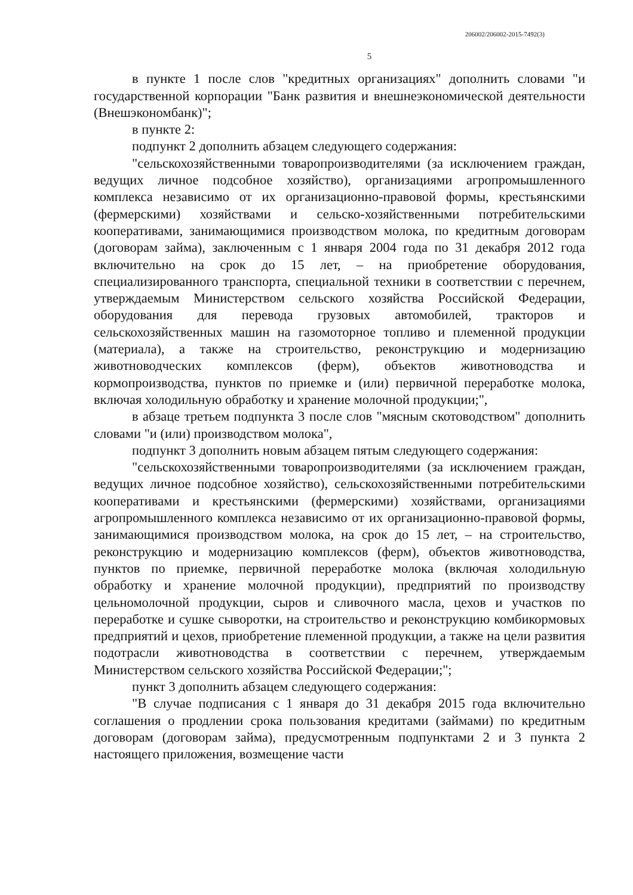206002/206002-2015-7492(3)
5
в пункте 1 после слов "кредитных организациях" дополнить словами "и государственной корпорации "Банк развития и внешнеэкономической деятельности (Внешэкономбанк)";
в пункте 2:
подпункт 2 дополнить абзацем следующего содержания:
"сельскохозяйственными товаропроизводителями (за исключением граждан, ведущих личное подсобное хозяйство), организациями агропромышленного комплекса независимо от их организационно-правовой формы, крестьянскими (фермерскими) хозяйствами и сельско-хозяйственными потребительскими кооперативами, занимающимися производством молока, по кредитным договорам (договорам займа), заключенным с 1 января 2004 года по 31 декабря 2012 года включительно на срок до 15 лет, – на приобретение оборудования, специализированного транспорта, специальной техники в соответствии с перечнем, утверждаемым Министерством сельского хозяйства Российской Федерации, оборудования для перевода грузовых автомобилей, тракторов и сельскохозяйственных машин на газомоторное топливо и племенной продукции (материала), а также на строительство, реконструкцию и модернизацию животноводческих комплексов (ферм), объектов животноводства и кормопроизводства, пунктов по приемке и (или) первичной переработке молока, включая холодильную обработку и хранение молочной продукции;",
в абзаце третьем подпункта 3 после слов "мясным скотоводством" дополнить словами "и (или) производством молока",
подпункт 3 дополнить новым абзацем пятым следующего содержания:
"сельскохозяйственными товаропроизводителями (за исключением граждан, ведущих личное подсобное хозяйство), сельскохозяйственными потребительскими кооперативами и крестьянскими (фермерскими) хозяйствами, организациями агропромышленного комплекса независимо от их организационно-правовой формы, занимающимися производством молока, на срок до 15 лет, – на строительство, реконструкцию и модернизацию комплексов (ферм), объектов животноводства, пунктов по приемке, первичной переработке молока (включая холодильную обработку и хранение молочной продукции), предприятий по производству цельномолочной продукции, сыров и сливочного масла, цехов и участков по переработке и сушке сыворотки, на строительство и реконструкцию комбикормовых предприятий и цехов, приобретение племенной продукции, а также на цели развития подотрасли животноводства в соответствии с перечнем, утверждаемым Министерством сельского хозяйства Российской Федерации;";
пункт 3 дополнить абзацем следующего содержания:
"В случае подписания с 1 января до 31 декабря 2015 года включительно соглашения о продлении срока пользования кредитами (займами) по кредитным договорам (договорам займа), предусмотренным подпунктами 2 и 3 пункта 2 настоящего приложения, возмещение части